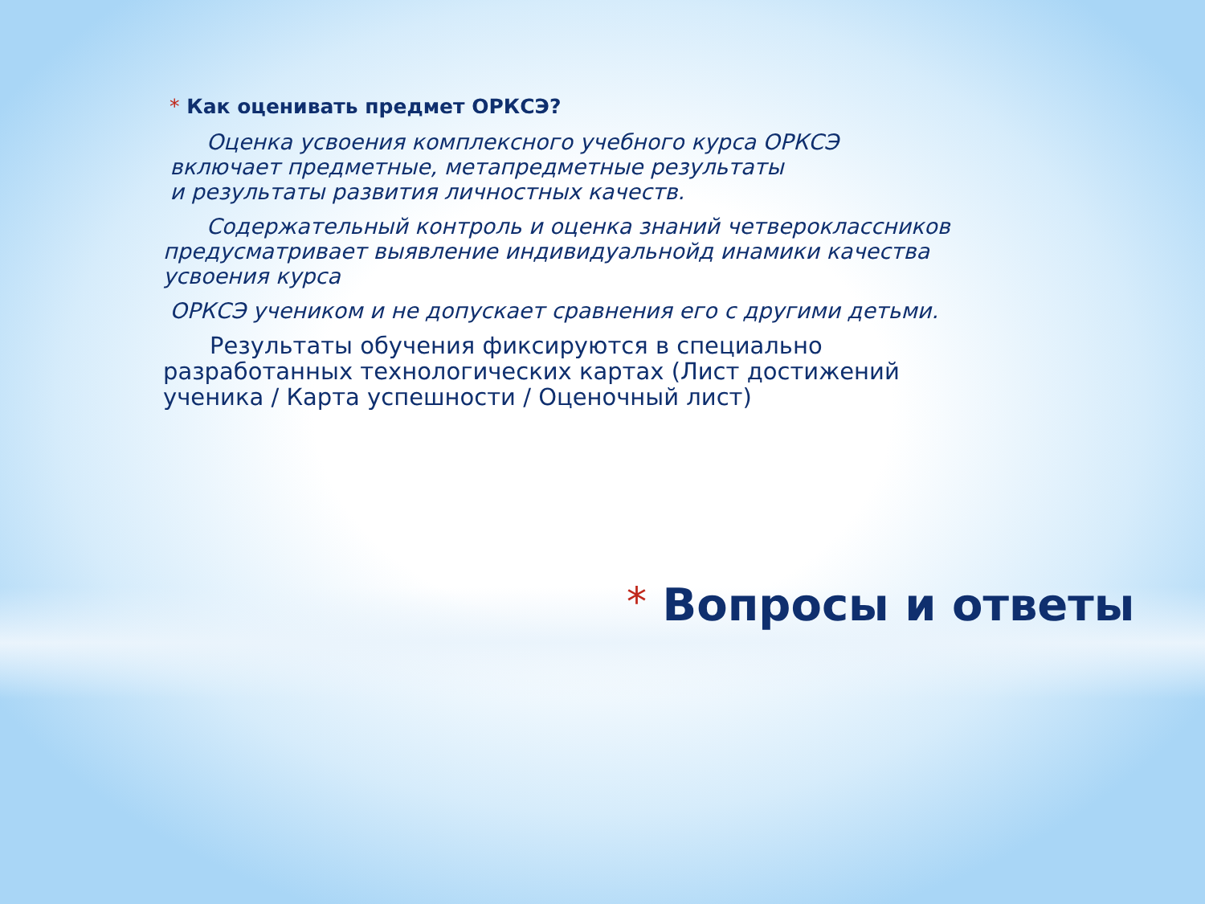* Как оценивать предмет ОРКСЭ?
  Оценка усвоения комплексного учебного курса ОРКСЭ
включает предметные, метапредметные результаты
и результаты развития личностных качеств.
  Содержательный контроль и оценка знаний четвероклассников предусматривает выявление индивидуальнойд инамики качества усвоения курса
ОРКСЭ учеником и не допускает сравнения его с другими детьми.
  Результаты обучения фиксируются в специально разработанных технологических картах (Лист достижений ученика / Карта успешности / Оценочный лист)
* Вопросы и ответы